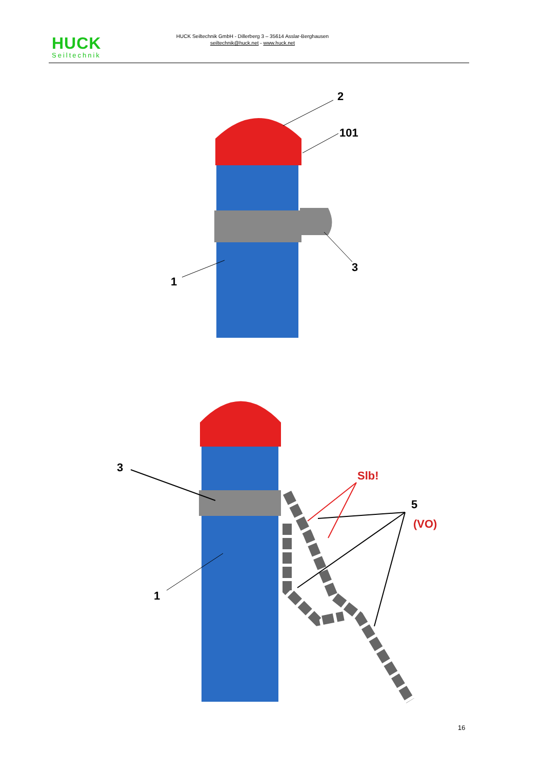HUCK
Seiltechnik
HUCK Seiltechnik GmbH - Dillerberg 3 – 35614 Asslar-Berghausen
seiltechnik@huck.net - www.huck.net
2
101
3
1
3
1
Slb!
5
(VO)
16